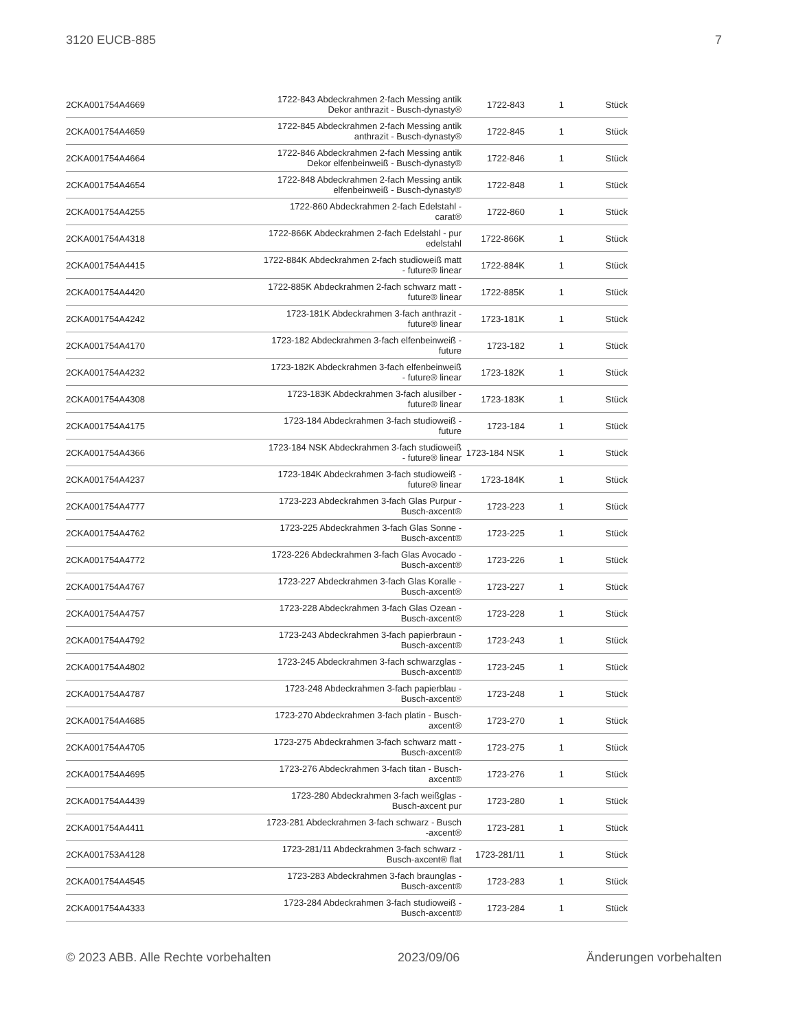3120 EUCB-885 7
| 2CKA001754A4669 | 1722-843 Abdeckrahmen 2-fach Messing antik Dekor anthrazit - Busch-dynasty® | 1722-843 | 1 | Stück |
| 2CKA001754A4659 | 1722-845 Abdeckrahmen 2-fach Messing antik anthrazit - Busch-dynasty® | 1722-845 | 1 | Stück |
| 2CKA001754A4664 | 1722-846 Abdeckrahmen 2-fach Messing antik Dekor elfenbeinweiß - Busch-dynasty® | 1722-846 | 1 | Stück |
| 2CKA001754A4654 | 1722-848 Abdeckrahmen 2-fach Messing antik elfenbeinweiß - Busch-dynasty® | 1722-848 | 1 | Stück |
| 2CKA001754A4255 | 1722-860 Abdeckrahmen 2-fach Edelstahl - carat® | 1722-860 | 1 | Stück |
| 2CKA001754A4318 | 1722-866K Abdeckrahmen 2-fach Edelstahl - pur edelstahl | 1722-866K | 1 | Stück |
| 2CKA001754A4415 | 1722-884K Abdeckrahmen 2-fach studioweiß matt - future® linear | 1722-884K | 1 | Stück |
| 2CKA001754A4420 | 1722-885K Abdeckrahmen 2-fach schwarz matt - future® linear | 1722-885K | 1 | Stück |
| 2CKA001754A4242 | 1723-181K Abdeckrahmen 3-fach anthrazit - future® linear | 1723-181K | 1 | Stück |
| 2CKA001754A4170 | 1723-182 Abdeckrahmen 3-fach elfenbeinweiß - future | 1723-182 | 1 | Stück |
| 2CKA001754A4232 | 1723-182K Abdeckrahmen 3-fach elfenbeinweiß - future® linear | 1723-182K | 1 | Stück |
| 2CKA001754A4308 | 1723-183K Abdeckrahmen 3-fach alusilber - future® linear | 1723-183K | 1 | Stück |
| 2CKA001754A4175 | 1723-184 Abdeckrahmen 3-fach studioweiß - future | 1723-184 | 1 | Stück |
| 2CKA001754A4366 | 1723-184 NSK Abdeckrahmen 3-fach studioweiß - future® linear | 1723-184 NSK | 1 | Stück |
| 2CKA001754A4237 | 1723-184K Abdeckrahmen 3-fach studioweiß - future® linear | 1723-184K | 1 | Stück |
| 2CKA001754A4777 | 1723-223 Abdeckrahmen 3-fach Glas Purpur - Busch-axcent® | 1723-223 | 1 | Stück |
| 2CKA001754A4762 | 1723-225 Abdeckrahmen 3-fach Glas Sonne - Busch-axcent® | 1723-225 | 1 | Stück |
| 2CKA001754A4772 | 1723-226 Abdeckrahmen 3-fach Glas Avocado - Busch-axcent® | 1723-226 | 1 | Stück |
| 2CKA001754A4767 | 1723-227 Abdeckrahmen 3-fach Glas Koralle - Busch-axcent® | 1723-227 | 1 | Stück |
| 2CKA001754A4757 | 1723-228 Abdeckrahmen 3-fach Glas Ozean - Busch-axcent® | 1723-228 | 1 | Stück |
| 2CKA001754A4792 | 1723-243 Abdeckrahmen 3-fach papierbraun - Busch-axcent® | 1723-243 | 1 | Stück |
| 2CKA001754A4802 | 1723-245 Abdeckrahmen 3-fach schwarzglas - Busch-axcent® | 1723-245 | 1 | Stück |
| 2CKA001754A4787 | 1723-248 Abdeckrahmen 3-fach papierblau - Busch-axcent® | 1723-248 | 1 | Stück |
| 2CKA001754A4685 | 1723-270 Abdeckrahmen 3-fach platin - Busch- axcent® | 1723-270 | 1 | Stück |
| 2CKA001754A4705 | 1723-275 Abdeckrahmen 3-fach schwarz matt - Busch-axcent® | 1723-275 | 1 | Stück |
| 2CKA001754A4695 | 1723-276 Abdeckrahmen 3-fach titan - Busch- axcent® | 1723-276 | 1 | Stück |
| 2CKA001754A4439 | 1723-280 Abdeckrahmen 3-fach weißglas - Busch-axcent pur | 1723-280 | 1 | Stück |
| 2CKA001754A4411 | 1723-281 Abdeckrahmen 3-fach schwarz - Busch -axcent® | 1723-281 | 1 | Stück |
| 2CKA001753A4128 | 1723-281/11 Abdeckrahmen 3-fach schwarz - Busch-axcent® flat | 1723-281/11 | 1 | Stück |
| 2CKA001754A4545 | 1723-283 Abdeckrahmen 3-fach braunglas - Busch-axcent® | 1723-283 | 1 | Stück |
| 2CKA001754A4333 | 1723-284 Abdeckrahmen 3-fach studioweiß - Busch-axcent® | 1723-284 | 1 | Stück |
© 2023 ABB. Alle Rechte vorbehalten 2023/09/06 Änderungen vorbehalten